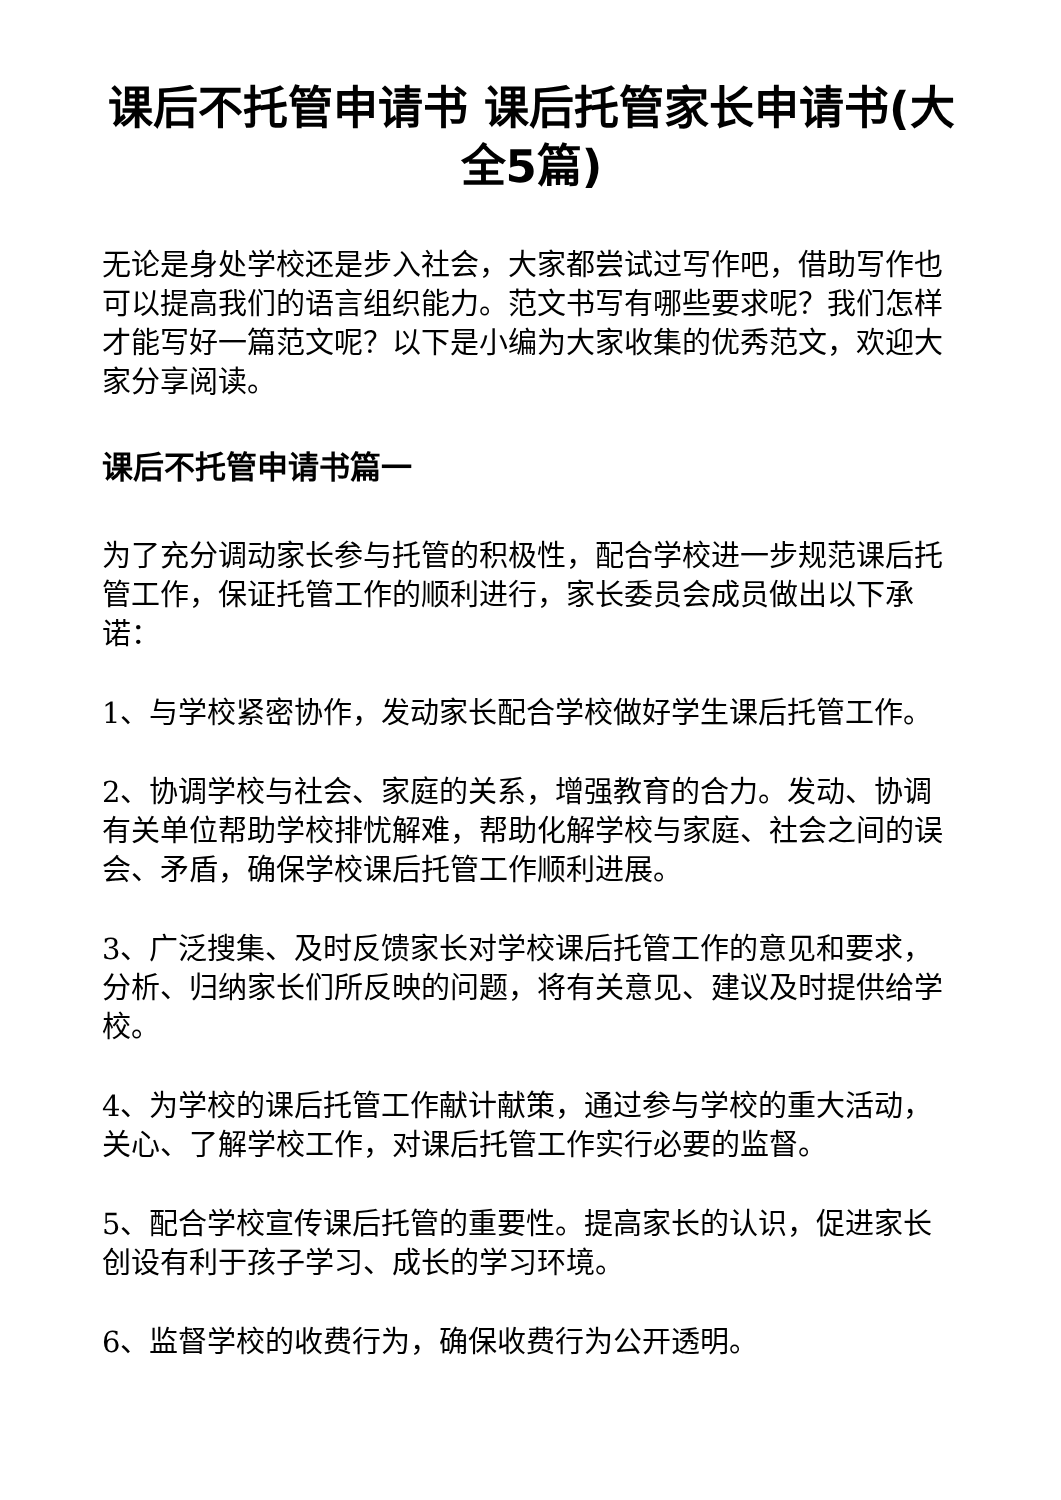课后不托管申请书 课后托管家长申请书(大全5篇)
无论是身处学校还是步入社会，大家都尝试过写作吧，借助写作也可以提高我们的语言组织能力。范文书写有哪些要求呢？我们怎样才能写好一篇范文呢？以下是小编为大家收集的优秀范文，欢迎大家分享阅读。
课后不托管申请书篇一
为了充分调动家长参与托管的积极性，配合学校进一步规范课后托管工作，保证托管工作的顺利进行，家长委员会成员做出以下承诺：
1、与学校紧密协作，发动家长配合学校做好学生课后托管工作。
2、协调学校与社会、家庭的关系，增强教育的合力。发动、协调有关单位帮助学校排忧解难，帮助化解学校与家庭、社会之间的误会、矛盾，确保学校课后托管工作顺利进展。
3、广泛搜集、及时反馈家长对学校课后托管工作的意见和要求，分析、归纳家长们所反映的问题，将有关意见、建议及时提供给学校。
4、为学校的课后托管工作献计献策，通过参与学校的重大活动，关心、了解学校工作，对课后托管工作实行必要的监督。
5、配合学校宣传课后托管的重要性。提高家长的认识，促进家长创设有利于孩子学习、成长的学习环境。
6、监督学校的收费行为，确保收费行为公开透明。